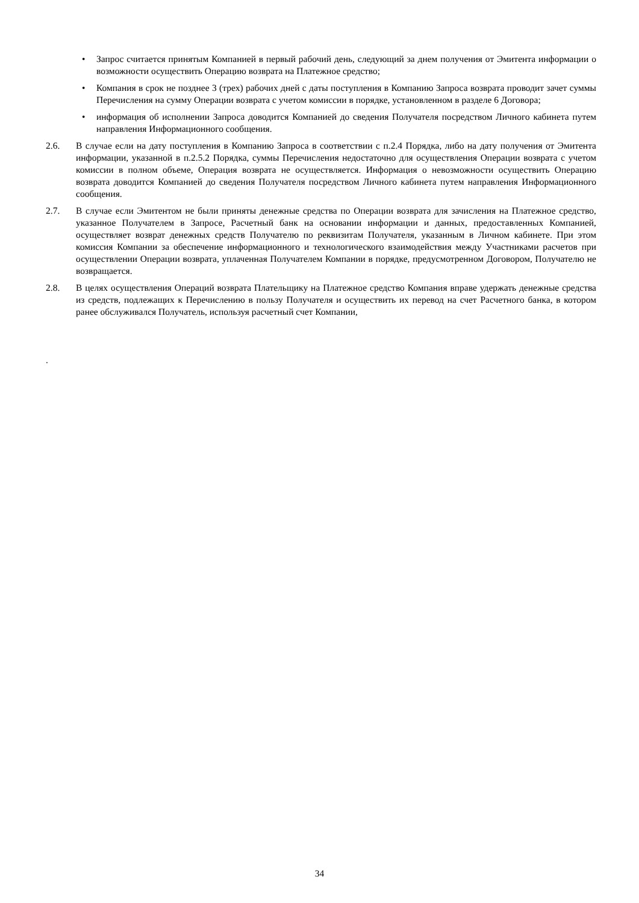• Запрос считается принятым Компанией в первый рабочий день, следующий за днем получения от Эмитента информации о возможности осуществить Операцию возврата на Платежное средство;
• Компания в срок не позднее 3 (трех) рабочих дней с даты поступления в Компанию Запроса возврата проводит зачет суммы Перечисления на сумму Операции возврата с учетом комиссии в порядке, установленном в разделе 6 Договора;
• информация об исполнении Запроса доводится Компанией до сведения Получателя посредством Личного кабинета путем направления Информационного сообщения.
2.6. В случае если на дату поступления в Компанию Запроса в соответствии с п.2.4 Порядка, либо на дату получения от Эмитента информации, указанной в п.2.5.2 Порядка, суммы Перечисления недостаточно для осуществления Операции возврата с учетом комиссии в полном объеме, Операция возврата не осуществляется. Информация о невозможности осуществить Операцию возврата доводится Компанией до сведения Получателя посредством Личного кабинета путем направления Информационного сообщения.
2.7. В случае если Эмитентом не были приняты денежные средства по Операции возврата для зачисления на Платежное средство, указанное Получателем в Запросе, Расчетный банк на основании информации и данных, предоставленных Компанией, осуществляет возврат денежных средств Получателю по реквизитам Получателя, указанным в Личном кабинете. При этом комиссия Компании за обеспечение информационного и технологического взаимодействия между Участниками расчетов при осуществлении Операции возврата, уплаченная Получателем Компании в порядке, предусмотренном Договором, Получателю не возвращается.
2.8. В целях осуществления Операций возврата Плательщику на Платежное средство Компания вправе удержать денежные средства из средств, подлежащих к Перечислению в пользу Получателя и осуществить их перевод на счет Расчетного банка, в котором ранее обслуживался Получатель, используя расчетный счет Компании,
.
34